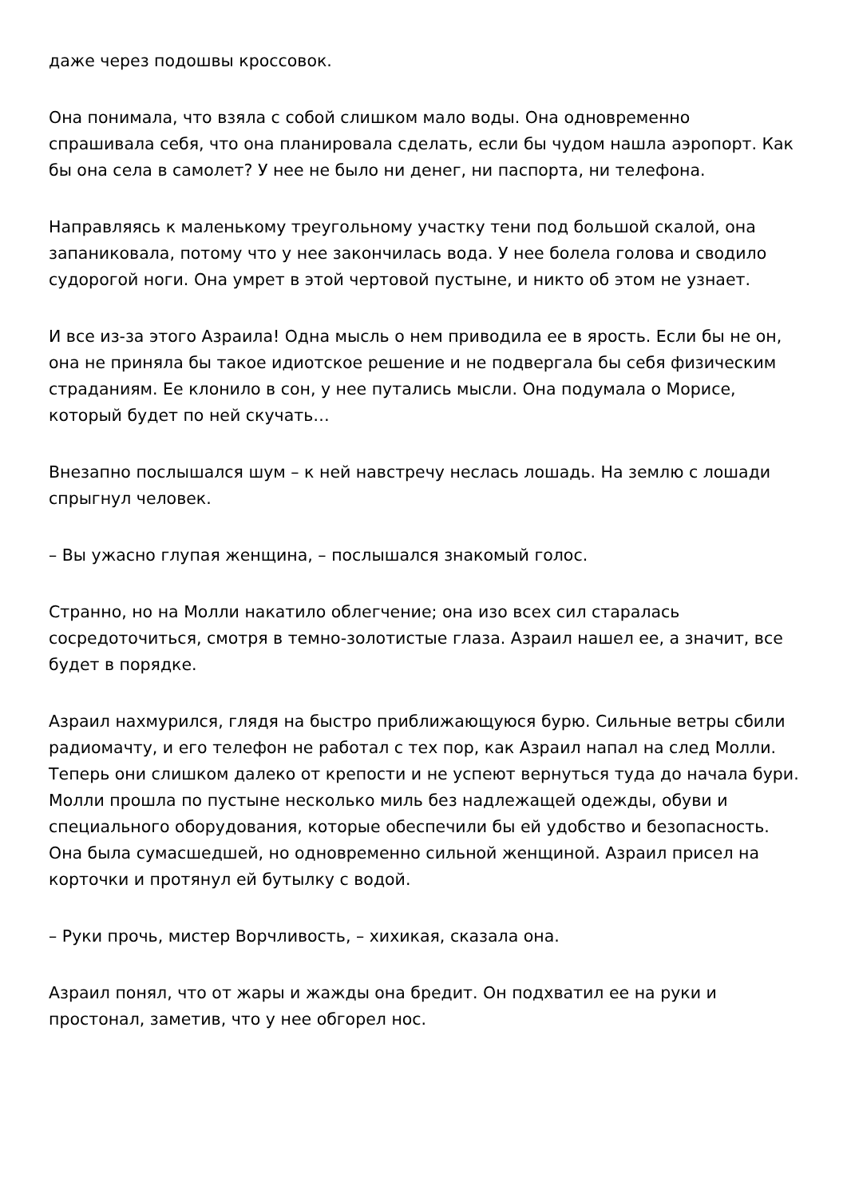даже через подошвы кроссовок.
Она понимала, что взяла с собой слишком мало воды. Она одновременно спрашивала себя, что она планировала сделать, если бы чудом нашла аэропорт. Как бы она села в самолет? У нее не было ни денег, ни паспорта, ни телефона.
Направляясь к маленькому треугольному участку тени под большой скалой, она запаниковала, потому что у нее закончилась вода. У нее болела голова и сводило судорогой ноги. Она умрет в этой чертовой пустыне, и никто об этом не узнает.
И все из-за этого Азраила! Одна мысль о нем приводила ее в ярость. Если бы не он, она не приняла бы такое идиотское решение и не подвергала бы себя физическим страданиям. Ее клонило в сон, у нее путались мысли. Она подумала о Морисе, который будет по ней скучать…
Внезапно послышался шум – к ней навстречу неслась лошадь. На землю с лошади спрыгнул человек.
– Вы ужасно глупая женщина, – послышался знакомый голос.
Странно, но на Молли накатило облегчение; она изо всех сил старалась сосредоточиться, смотря в темно-золотистые глаза. Азраил нашел ее, а значит, все будет в порядке.
Азраил нахмурился, глядя на быстро приближающуюся бурю. Сильные ветры сбили радиомачту, и его телефон не работал с тех пор, как Азраил напал на след Молли. Теперь они слишком далеко от крепости и не успеют вернуться туда до начала бури. Молли прошла по пустыне несколько миль без надлежащей одежды, обуви и специального оборудования, которые обеспечили бы ей удобство и безопасность. Она была сумасшедшей, но одновременно сильной женщиной. Азраил присел на корточки и протянул ей бутылку с водой.
– Руки прочь, мистер Ворчливость, – хихикая, сказала она.
Азраил понял, что от жары и жажды она бредит. Он подхватил ее на руки и простонал, заметив, что у нее обгорел нос.